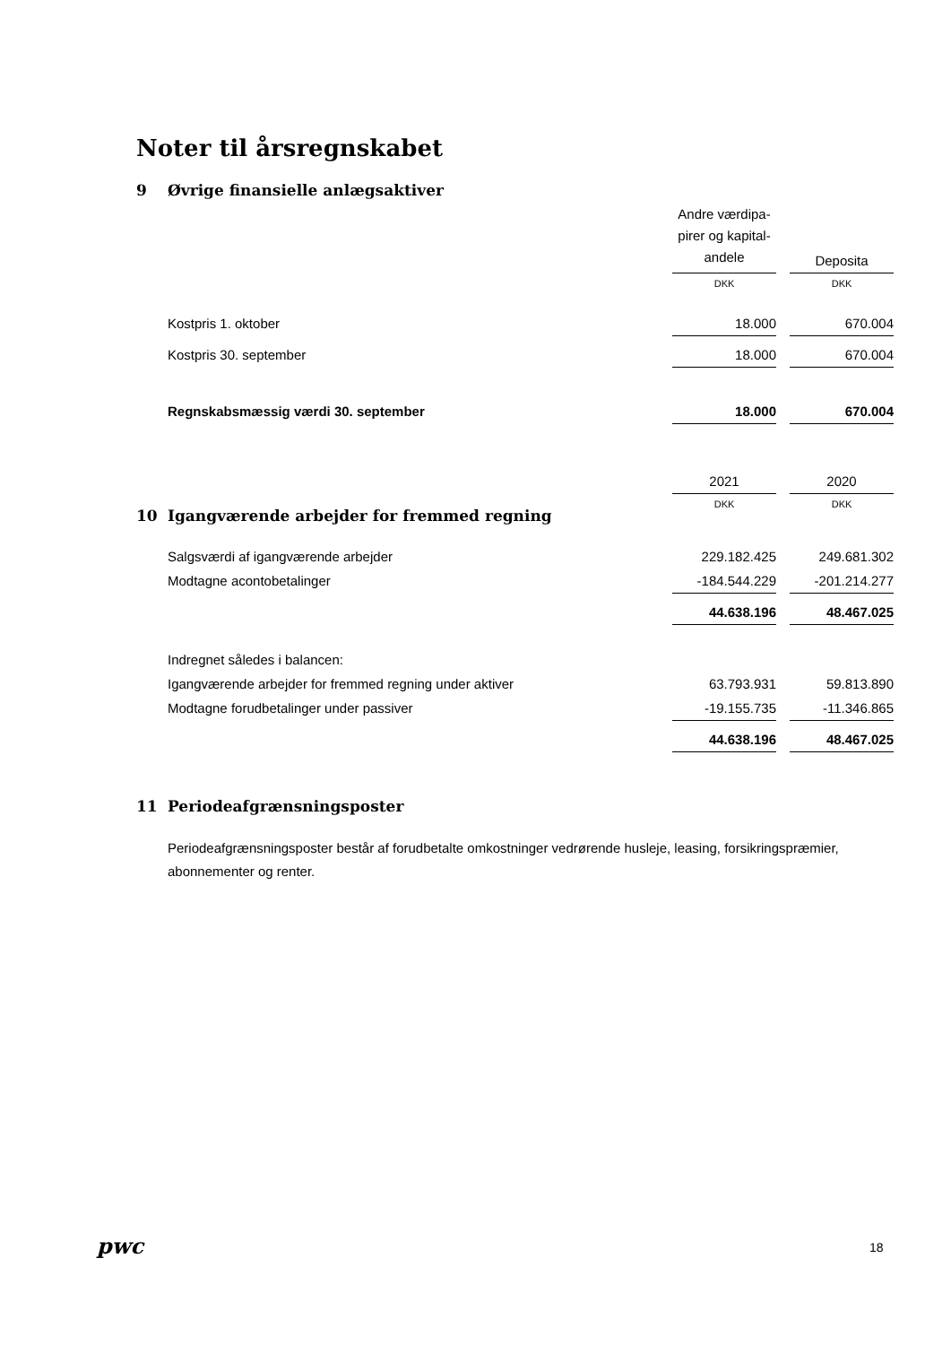Noter til årsregnskabet
9 Øvrige finansielle anlægsaktiver
| | Andre værdipa- pirer og kapital- andele | | Deposita |
| | DKK | | DKK |
| Kostpris 1. oktober | 18.000 | | 670.004 |
| Kostpris 30. september | 18.000 | | 670.004 |
| Regnskabsmæssig værdi 30. september | 18.000 | | 670.004 |
| | 2021 | | 2020 |
| | DKK | | DKK |
10 Igangværende arbejder for fremmed regning
| Salgsværdi af igangværende arbejder | 229.182.425 | | 249.681.302 |
| Modtagne acontobetalinger | -184.544.229 | | -201.214.277 |
| | 44.638.196 | | 48.467.025 |
| Indregnet således i balancen: | | | |
| Igangværende arbejder for fremmed regning under aktiver | 63.793.931 | | 59.813.890 |
| Modtagne forudbetalinger under passiver | -19.155.735 | | -11.346.865 |
| | 44.638.196 | | 48.467.025 |
11 Periodeafgrænsningsposter
Periodeafgrænsningsposter består af forudbetalte omkostninger vedrørende husleje, leasing, forsikringspræmier, abonnementer og renter.
pwc 18